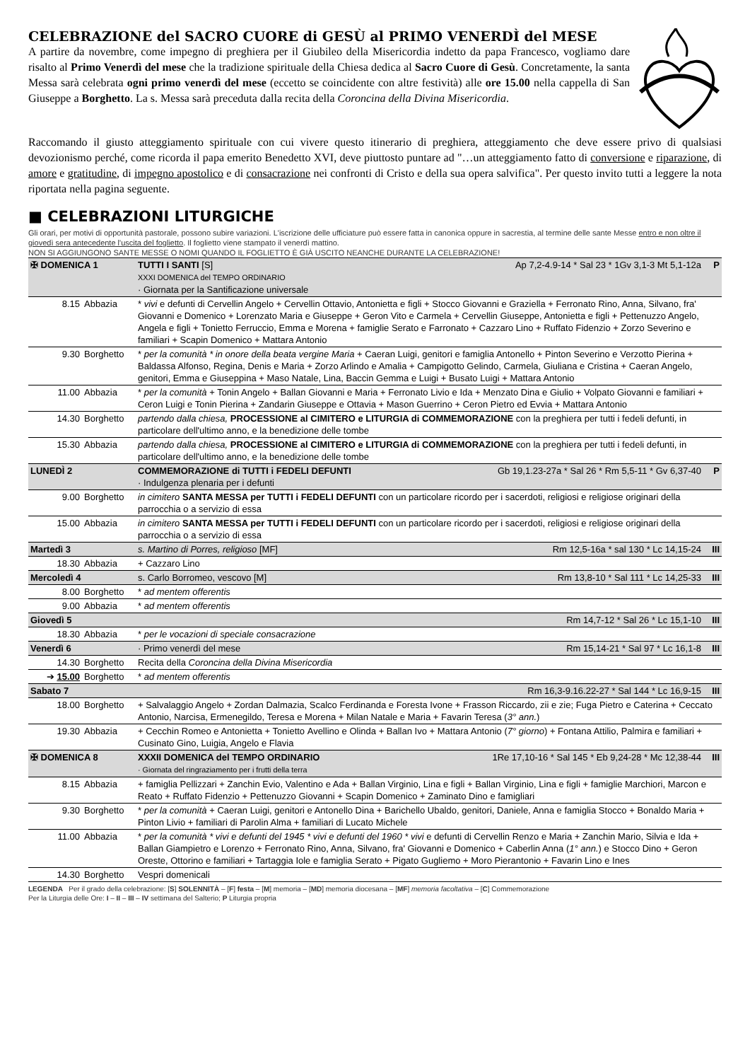CELEBRAZIONE del SACRO CUORE di GESÙ al PRIMO VENERDÌ del MESE
A partire da novembre, come impegno di preghiera per il Giubileo della Misericordia indetto da papa Francesco, vogliamo dare risalto al Primo Venerdì del mese che la tradizione spirituale della Chiesa dedica al Sacro Cuore di Gesù. Concretamente, la santa Messa sarà celebrata ogni primo venerdì del mese (eccetto se coincidente con altre festività) alle ore 15.00 nella cappella di San Giuseppe a Borghetto. La s. Messa sarà preceduta dalla recita della Coroncina della Divina Misericordia.
Raccomando il giusto atteggiamento spirituale con cui vivere questo itinerario di preghiera, atteggiamento che deve essere privo di qualsiasi devozionismo perché, come ricorda il papa emerito Benedetto XVI, deve piuttosto puntare ad "…un atteggiamento fatto di conversione e riparazione, di amore e gratitudine, di impegno apostolico e di consacrazione nei confronti di Cristo e della sua opera salvifica". Per questo invito tutti a leggere la nota riportata nella pagina seguente.
■ CELEBRAZIONI LITURGICHE
Gli orari, per motivi di opportunità pastorale, possono subire variazioni. L'iscrizione delle ufficiature può essere fatta in canonica oppure in sacrestia, al termine delle sante Messe entro e non oltre il giovedì sera antecedente l'uscita del foglietto. Il foglietto viene stampato il venerdì mattino.
NON SI AGGIUNGONO SANTE MESSE O NOMI QUANDO IL FOGLIETTO È GIÀ USCITO NEANCHE DURANTE LA CELEBRAZIONE!
| ✠ DOMENICA 1 | | TUTTI I SANTI [S] Ap 7,2-4.9-14 * Sal 23 * 1Gv 3,1-3 Mt 5,1-12a XXXI DOMENICA del TEMPO ORDINARIO · Giornata per la Santificazione universale | P |
| 8.15 | Abbazia | * vivi e defunti di Cervellin Angelo + Cervellin Ottavio, Antonietta e figli + Stocco Giovanni e Graziella + Ferronato Rino, Anna, Silvano, fra' Giovanni e Domenico + Lorenzato Maria e Giuseppe + Geron Vito e Carmela + Cervellin Giuseppe, Antonietta e figli + Pettenuzzo Angelo, Angela e figli + Toniettо Ferruccio, Emma e Morena + famiglie Serato e Farronato + Cazzaro Lino + Ruffato Fidenzio + Zorzo Severino e familiari + Scapin Domenico + Mattara Antonio | |
| 9.30 | Borghetto | * per la comunità * in onore della beata vergine Maria + Caeran Luigi, genitori e famiglia Antonello + Pinton Severino e Verzotto Pierina + Baldassa Alfonso, Regina, Denis e Maria + Zorzo Arlindo e Amalia + Campigotto Gelindo, Carmela, Giuliana e Cristina + Caeran Angelo, genitori, Emma e Giuseppina + Maso Natale, Lina, Baccin Gemma e Luigi + Busato Luigi + Mattara Antonio | |
| 11.00 | Abbazia | * per la comunità + Tonin Angelo + Ballan Giovanni e Maria + Ferronato Livio e Ida + Menzato Dina e Giulio + Volpato Giovanni e familiari + Ceron Luigi e Tonin Pierina + Zandarin Giuseppe e Ottavia + Mason Guerrino + Ceron Pietro ed Evvia + Mattara Antonio | |
| 14.30 | Borghetto | partendo dalla chiesa, PROCESSIONE al CIMITERO e LITURGIA di COMMEMORAZIONE con la preghiera per tutti i fedeli defunti, in particolare dell'ultimo anno, e la benedizione delle tombe | |
| 15.30 | Abbazia | partendo dalla chiesa, PROCESSIONE al CIMITERO e LITURGIA di COMMEMORAZIONE con la preghiera per tutti i fedeli defunti, in particolare dell'ultimo anno, e la benedizione delle tombe | |
| LUNEDÌ 2 | | COMMEMORAZIONE di TUTTI i FEDELI DEFUNTI Gb 19,1.23-27a * Sal 26 * Rm 5,5-11 * Gv 6,37-40 · Indulgenza plenaria per i defunti | P |
| 9.00 | Borghetto | in cimitero SANTA MESSA per TUTTI i FEDELI DEFUNTI con un particolare ricordo per i sacerdoti, religiosi e religiose originari della parrocchia o a servizio di essa | |
| 15.00 | Abbazia | in cimitero SANTA MESSA per TUTTI i FEDELI DEFUNTI con un particolare ricordo per i sacerdoti, religiosi e religiose originari della parrocchia o a servizio di essa | |
| Martedì 3 | | s. Martino di Porres, religioso [MF] Rm 12,5-16a * sal 130 * Lc 14,15-24 | III |
| 18.30 | Abbazia | + Cazzaro Lino | |
| Mercoledì 4 | | s. Carlo Borromeo, vescovo [M] Rm 13,8-10 * Sal 111 * Lc 14,25-33 | III |
| 8.00 | Borghetto | * ad mentem offerentis | |
| 9.00 | Abbazia | * ad mentem offerentis | |
| Giovedì 5 | | Rm 14,7-12 * Sal 26 * Lc 15,1-10 | III |
| 18.30 | Abbazia | * per le vocazioni di speciale consacrazione | |
| Venerdì 6 | | · Primo venerdì del mese Rm 15,14-21 * Sal 97 * Lc 16,1-8 | III |
| 14.30 | Borghetto | Recita della Coroncina della Divina Misericordia | |
| ➔ 15.00 | Borghetto | * ad mentem offerentis | |
| Sabato 7 | | Rm 16,3-9.16.22-27 * Sal 144 * Lc 16,9-15 | III |
| 18.00 | Borghetto | + Salvalaggio Angelo + Zordan Dalmazia, Scalco Ferdinanda e Foresta Ivone + Frasson Riccardo, zii e zie; Fuga Pietro e Caterina + Ceccato Antonio, Narcisa, Ermenegildo, Teresa e Morena + Milan Natale e Maria + Favarin Teresa ( 3° ann. ) | |
| 19.30 | Abbazia | + Cecchin Romeo e Antonietta + Toniettо Avellino e Olinda + Ballan Ivo + Mattara Antonio ( 7° giorno ) + Fontana Attilio, Palmira e familiari + Cusinato Gino, Luigia, Angelo e Flavia | |
| ✠ DOMENICA 8 | | XXXII DOMENICA del TEMPO ORDINARIO 1Re 17,10-16 * Sal 145 * Eb 9,24-28 * Mc 12,38-44 · Giornata del ringraziamento per i frutti della terra | III |
| 8.15 | Abbazia | + famiglia Pellizzari + Zanchin Evio, Valentino e Ada + Ballan Virginio, Lina e figli + Ballan Virginio, Lina e figli + famiglie Marchiori, Marcon e Reato + Ruffato Fidenzio + Pettenuzzo Giovanni + Scapin Domenico + Zaminato Dino e famigliari | |
| 9.30 | Borghetto | * per la comunità + Caeran Luigi, genitori e Antonello Dina + Barichello Ubaldo, genitori, Daniele, Anna e famiglia Stocco + Bonaldo Maria + Pinton Livio + familiari di Parolin Alma + familiari di Lucato Michele | |
| 11.00 | Abbazia | * per la comunità * vivi e defunti del 1945 * vivi e defunti del 1960 * vivi e defunti di Cervellin Renzo e Maria + Zanchin Mario, Silvia e Ida + Ballan Giampietro e Lorenzo + Ferronato Rino, Anna, Silvano, fra' Giovanni e Domenico + Caberlin Anna ( 1° ann. ) e Stocco Dino + Geron Oreste, Ottorino e familiari + Tartaggia Iole e famiglia Serato + Pigato Gugliemo + Moro Pierantonio + Favarin Lino e Ines | |
| 14.30 | Borghetto | Vespri domenicali | |
LEGENDA Per il grado della celebrazione: [S] SOLENNITÀ – [F] festa – [M] memoria – [MD] memoria diocesana – [MF] memoria facoltativa – [C] Commemorazione
Per la Liturgia delle Ore: I – II – III – IV settimana del Salterio; P Liturgia propria